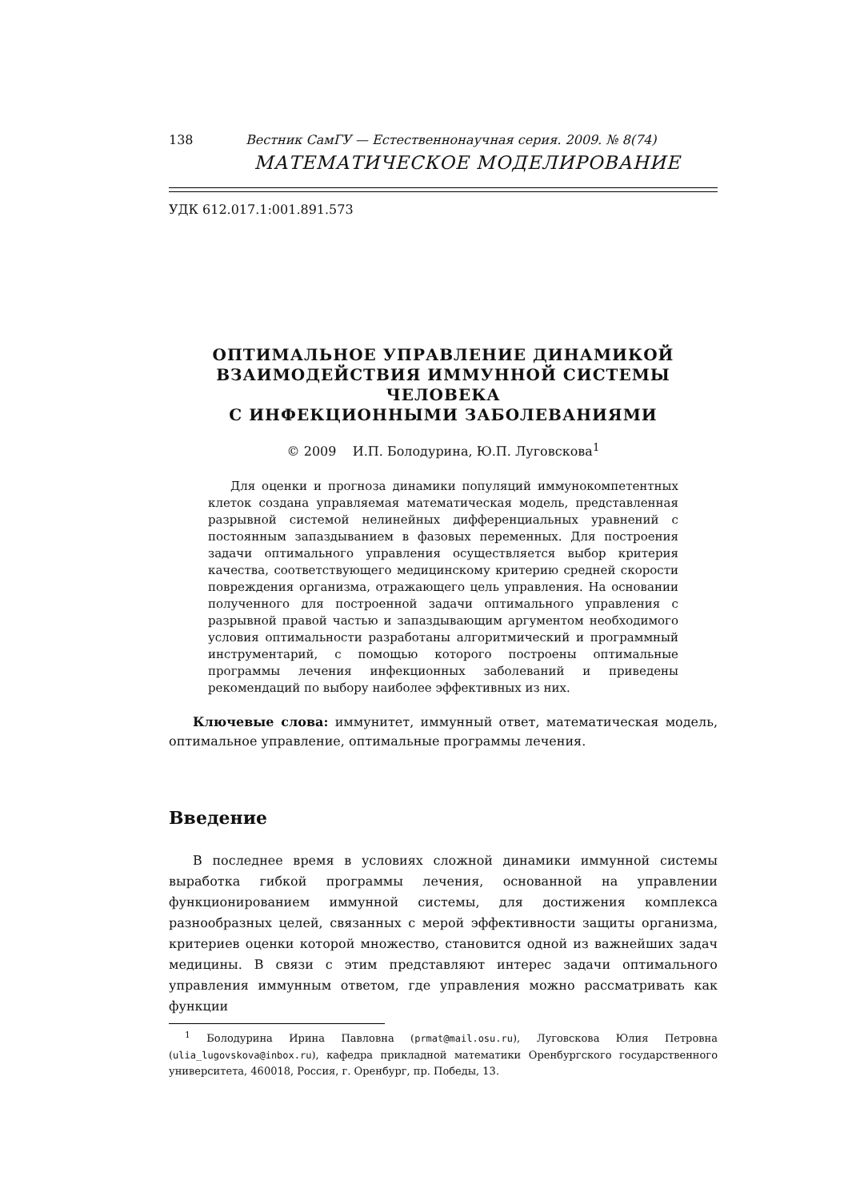138 Вестник СамГУ — Естественнонаучная серия. 2009. № 8(74)
МАТЕМАТИЧЕСКОЕ МОДЕЛИРОВАНИЕ
УДК 612.017.1:001.891.573
ОПТИМАЛЬНОЕ УПРАВЛЕНИЕ ДИНАМИКОЙ
ВЗАИМОДЕЙСТВИЯ ИММУННОЙ СИСТЕМЫ
ЧЕЛОВЕКА
С ИНФЕКЦИОННЫМИ ЗАБОЛЕВАНИЯМИ
© 2009 И.П. Болодурина, Ю.П. Луговскова<sup>1</sup>
Для оценки и прогноза динамики популяций иммунокомпетентных клеток создана управляемая математическая модель, представленная разрывной системой нелинейных дифференциальных уравнений с постоянным запаздыванием в фазовых переменных. Для построения задачи оптимального управления осуществляется выбор критерия качества, соответствующего медицинскому критерию средней скорости повреждения организма, отражающего цель управления. На основании полученного для построенной задачи оптимального управления с разрывной правой частью и запаздывающим аргументом необходимого условия оптимальности разработаны алгоритмический и программный инструментарий, с помощью которого построены оптимальные программы лечения инфекционных заболеваний и приведены рекомендаций по выбору наиболее эффективных из них.
Ключевые слова: иммунитет, иммунный ответ, математическая модель, оптимальное управление, оптимальные программы лечения.
Введение
В последнее время в условиях сложной динамики иммунной системы выработка гибкой программы лечения, основанной на управлении функционированием иммунной системы, для достижения комплекса разнообразных целей, связанных с мерой эффективности защиты организма, критериев оценки которой множество, становится одной из важнейших задач медицины. В связи с этим представляют интерес задачи оптимального управления иммунным ответом, где управления можно рассматривать как функции
<sup>1</sup> Болодурина Ирина Павловна (prmat@mail.osu.ru), Луговскова Юлия Петровна (ulia_lugovskova@inbox.ru), кафедра прикладной математики Оренбургского государственного университета, 460018, Россия, г. Оренбург, пр. Победы, 13.